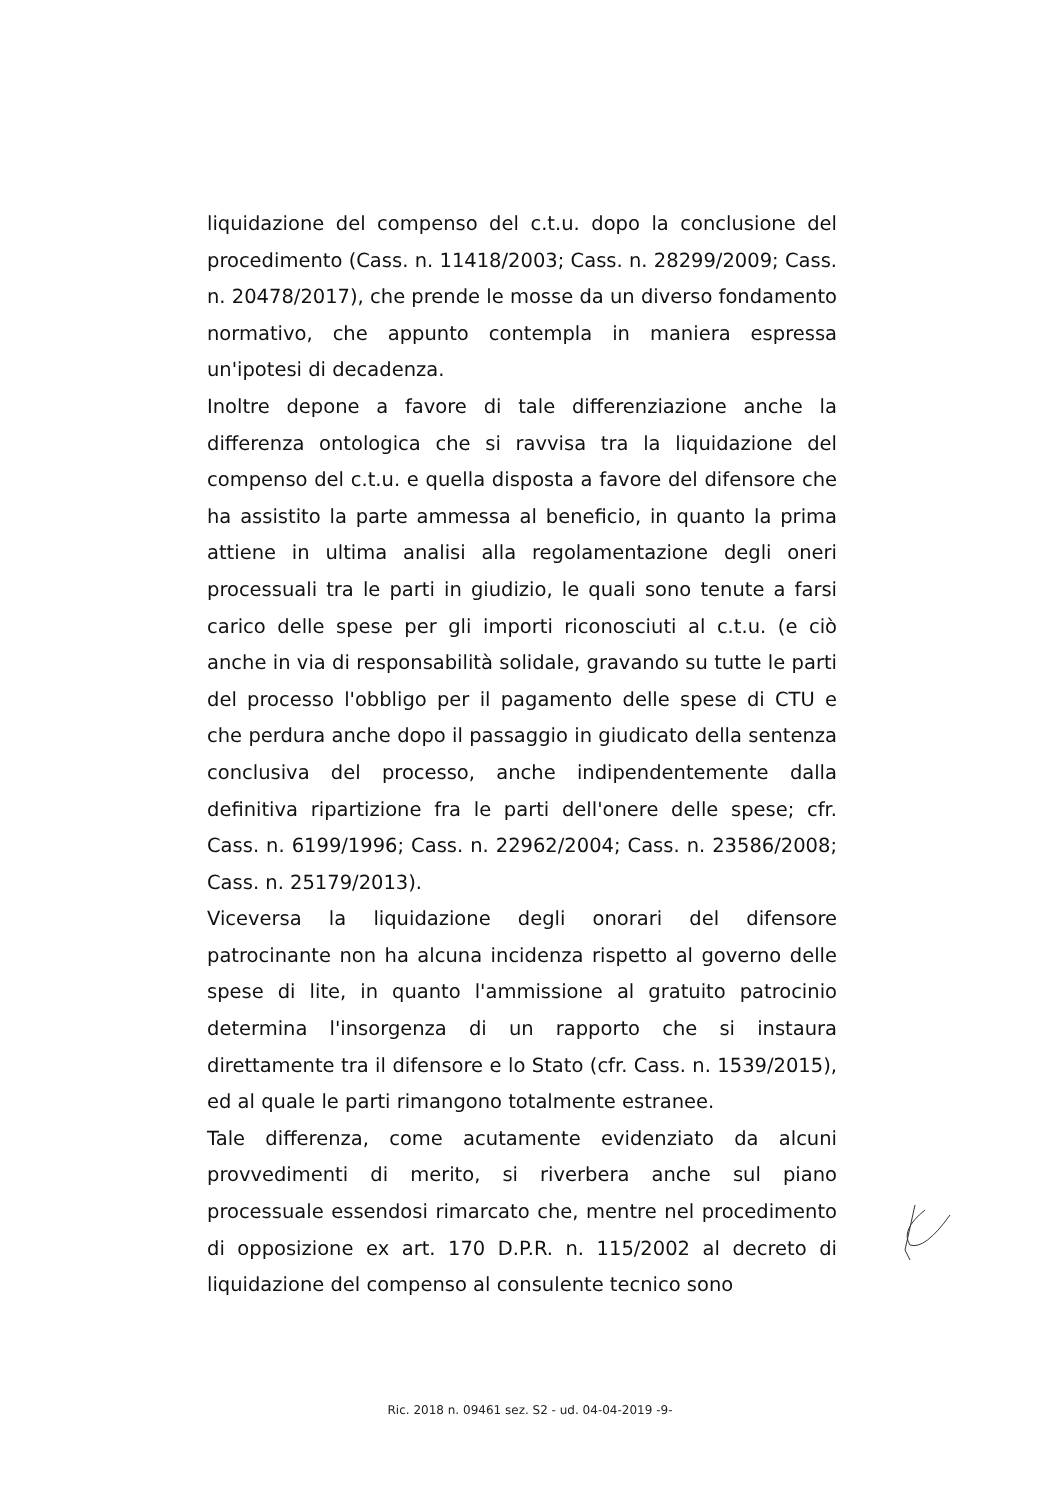liquidazione del compenso del c.t.u. dopo la conclusione del procedimento (Cass. n. 11418/2003; Cass. n. 28299/2009; Cass. n. 20478/2017), che prende le mosse da un diverso fondamento normativo, che appunto contempla in maniera espressa un'ipotesi di decadenza.
Inoltre depone a favore di tale differenziazione anche la differenza ontologica che si ravvisa tra la liquidazione del compenso del c.t.u. e quella disposta a favore del difensore che ha assistito la parte ammessa al beneficio, in quanto la prima attiene in ultima analisi alla regolamentazione degli oneri processuali tra le parti in giudizio, le quali sono tenute a farsi carico delle spese per gli importi riconosciuti al c.t.u. (e ciò anche in via di responsabilità solidale, gravando su tutte le parti del processo l'obbligo per il pagamento delle spese di CTU e che perdura anche dopo il passaggio in giudicato della sentenza conclusiva del processo, anche indipendentemente dalla definitiva ripartizione fra le parti dell'onere delle spese; cfr. Cass. n. 6199/1996; Cass. n. 22962/2004; Cass. n. 23586/2008; Cass. n. 25179/2013).
Viceversa la liquidazione degli onorari del difensore patrocinante non ha alcuna incidenza rispetto al governo delle spese di lite, in quanto l'ammissione al gratuito patrocinio determina l'insorgenza di un rapporto che si instaura direttamente tra il difensore e lo Stato (cfr. Cass. n. 1539/2015), ed al quale le parti rimangono totalmente estranee.
Tale differenza, come acutamente evidenziato da alcuni provvedimenti di merito, si riverbera anche sul piano processuale essendosi rimarcato che, mentre nel procedimento di opposizione ex art. 170 D.P.R. n. 115/2002 al decreto di liquidazione del compenso al consulente tecnico sono
Ric. 2018 n. 09461 sez. S2 - ud. 04-04-2019 -9-